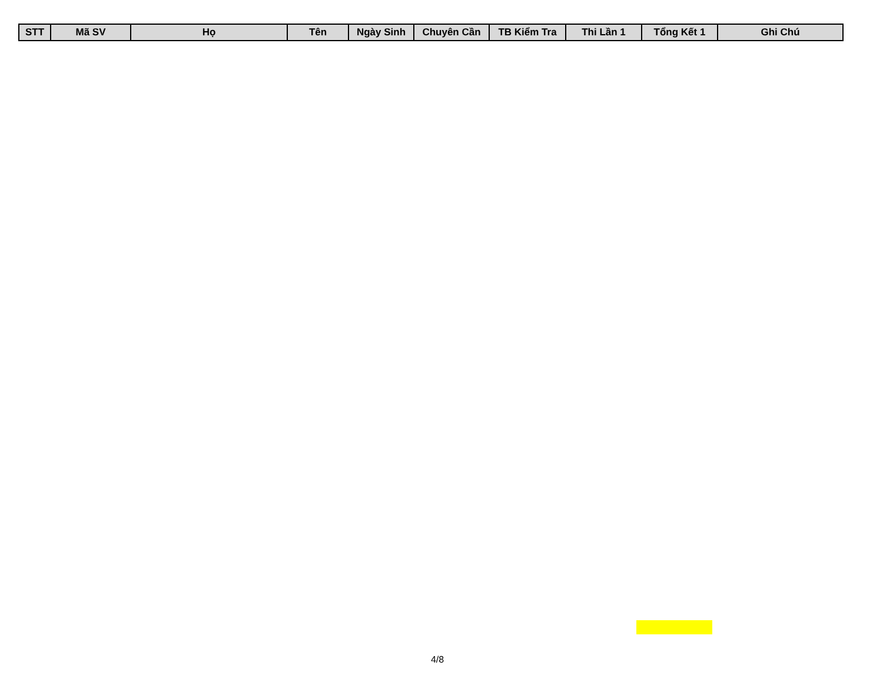| STT | Mã SV | Họ | Tên | Ngày Sinh | Chuyên Cần | TB Kiểm Tra | Thi Lần 1 | Tổng Kết 1 | Ghi Chú |
| --- | --- | --- | --- | --- | --- | --- | --- | --- | --- |
4/8